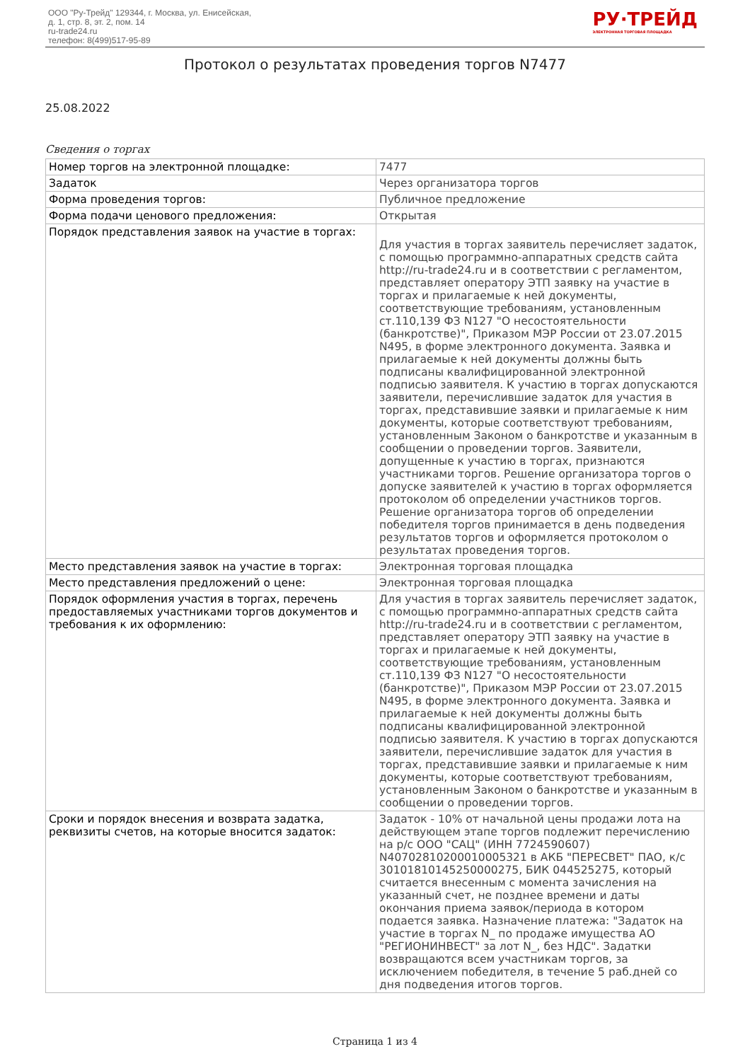ООО "Ру-Трейд" 129344, г. Москва, ул. Енисейская,
д. 1, стр. 8, эт. 2, пом. 14
ru-trade24.ru
телефон: 8(499)517-95-89
РУ·ТРЕЙД
ЭЛЕКТРОННАЯ ТОРГОВАЯ ПЛОЩАДКА
Протокол о результатах проведения торгов N7477
25.08.2022
Сведения о торгах
| Номер торгов на электронной площадке: | 7477 |
| Задаток | Через организатора торгов |
| Форма проведения торгов: | Публичное предложение |
| Форма подачи ценового предложения: | Открытая |
| Порядок представления заявок на участие в торгах: | Для участия в торгах заявитель перечисляет задаток, с помощью программно-аппаратных средств сайта http://ru-trade24.ru и в соответствии с регламентом, представляет оператору ЭТП заявку на участие в торгах и прилагаемые к ней документы, соответствующие требованиям, установленным ст.110,139 ФЗ N127 "О несостоятельности (банкротстве)", Приказом МЭР России от 23.07.2015 N495, в форме электронного документа. Заявка и прилагаемые к ней документы должны быть подписаны квалифицированной электронной подписью заявителя. К участию в торгах допускаются заявители, перечислившие задаток для участия в торгах, представившие заявки и прилагаемые к ним документы, которые соответствуют требованиям, установленным Законом о банкротстве и указанным в сообщении о проведении торгов. Заявители, допущенные к участию в торгах, признаются участниками торгов. Решение организатора торгов о допуске заявителей к участию в торгах оформляется протоколом об определении участников торгов. Решение организатора торгов об определении победителя торгов принимается в день подведения результатов торгов и оформляется протоколом о результатах проведения торгов. |
| Место представления заявок на участие в торгах: | Электронная торговая площадка |
| Место представления предложений о цене: | Электронная торговая площадка |
| Порядок оформления участия в торгах, перечень предоставляемых участниками торгов документов и требования к их оформлению: | Для участия в торгах заявитель перечисляет задаток, с помощью программно-аппаратных средств сайта http://ru-trade24.ru и в соответствии с регламентом, представляет оператору ЭТП заявку на участие в торгах и прилагаемые к ней документы, соответствующие требованиям, установленным ст.110,139 ФЗ N127 "О несостоятельности (банкротстве)", Приказом МЭР России от 23.07.2015 N495, в форме электронного документа. Заявка и прилагаемые к ней документы должны быть подписаны квалифицированной электронной подписью заявителя. К участию в торгах допускаются заявители, перечислившие задаток для участия в торгах, представившие заявки и прилагаемые к ним документы, которые соответствуют требованиям, установленным Законом о банкротстве и указанным в сообщении о проведении торгов. |
| Сроки и порядок внесения и возврата задатка, реквизиты счетов, на которые вносится задаток: | Задаток - 10% от начальной цены продажи лота на действующем этапе торгов подлежит перечислению на р/с ООО "САЦ" (ИНН 7724590607) N40702810200010005321 в АКБ "ПЕРЕСВЕТ" ПАО, к/с 30101810145250000275, БИК 044525275, который считается внесенным с момента зачисления на указанный счет, не позднее времени и даты окончания приема заявок/периода в котором подается заявка. Назначение платежа: "Задаток на участие в торгах N_ по продаже имущества АО "РЕГИОНИНВЕСТ" за лот N_, без НДС". Задатки возвращаются всем участникам торгов, за исключением победителя, в течение 5 раб.дней со дня подведения итогов торгов. |
Страница 1 из 4